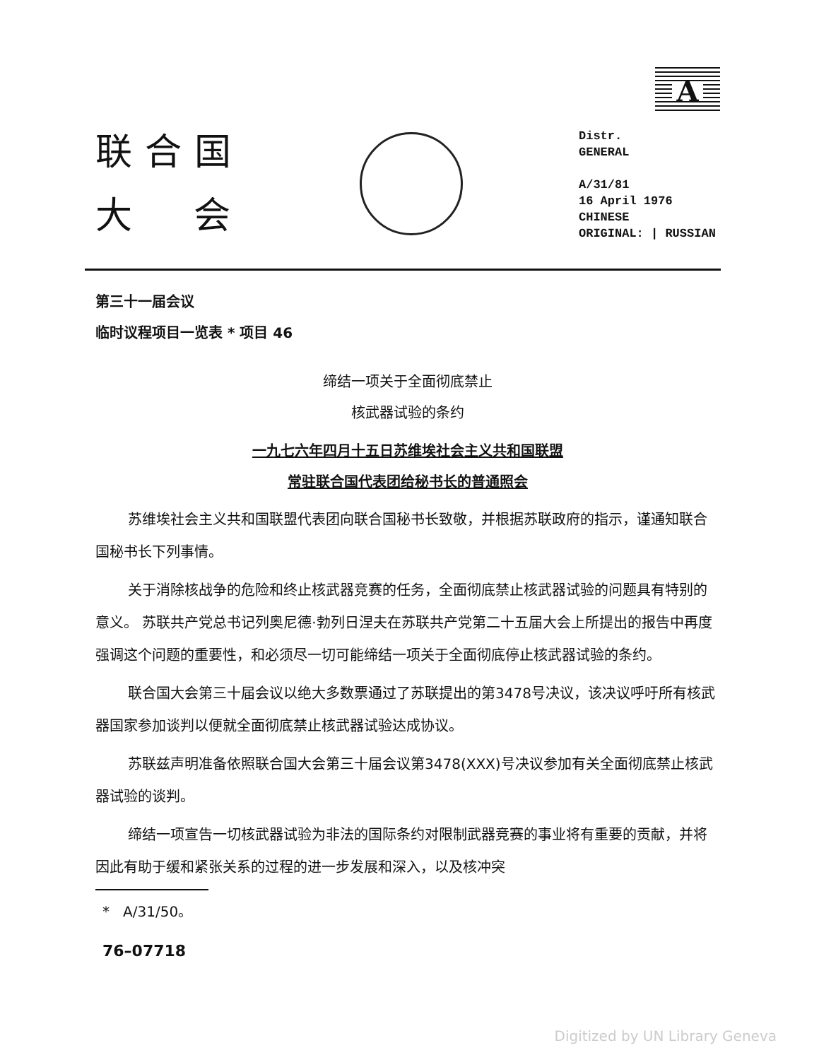联合国
大 会
A
Distr.
GENERAL
A/31/81
16 April 1976
CHINESE
ORIGINAL: | RUSSIAN
第三十一届会议
临时议程项目一览表 * 项目 46
缔结一项关于全面彻底禁止
核武器试验的条约
一九七六年四月十五日苏维埃社会主义共和国联盟
常驻联合国代表团给秘书长的普通照会
苏维埃社会主义共和国联盟代表团向联合国秘书长致敬，并根据苏联政府的指示，谨通知联合国秘书长下列事情。
关于消除核战争的危险和终止核武器竞赛的任务，全面彻底禁止核武器试验的问题具有特别的意义。 苏联共产党总书记列奥尼德·勃列日涅夫在苏联共产党第二十五届大会上所提出的报告中再度强调这个问题的重要性，和必须尽一切可能缔结一项关于全面彻底停止核武器试验的条约。
联合国大会第三十届会议以绝大多数票通过了苏联提出的第3478号决议，该决议呼吁所有核武器国家参加谈判以便就全面彻底禁止核武器试验达成协议。
苏联兹声明准备依照联合国大会第三十届会议第3478(XXX)号决议参加有关全面彻底禁止核武器试验的谈判。
缔结一项宣告一切核武器试验为非法的国际条约对限制武器竞赛的事业将有重要的贡献，并将因此有助于缓和紧张关系的过程的进一步发展和深入，以及核冲突
* A/31/50。
76–07718
Digitized by UN Library Geneva